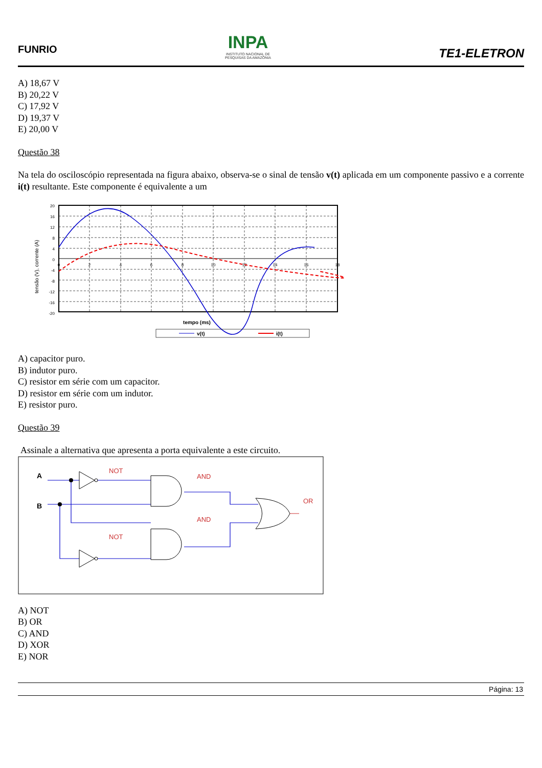FUNRIO
INPA
INSTITUTO NACIONAL DE
PESQUISAS DA AMAZÔNIA
TE1-ELETRON
A) 18,67 V
B) 20,22 V
C) 17,92 V
D) 19,37 V
E) 20,00 V
Questão 38
Na tela do osciloscópio representada na figura abaixo, observa-se o sinal de tensão v(t) aplicada em um componente passivo e a corrente i(t) resultante. Este componente é equivalente a um
tensão (V), corrente (A)
20
16
12
8
4
0
-4
-8
-12
-16
-20
0
2
4
6
8
10
12
14
16
18
tempo (ms)
v(t)
i(t)
A) capacitor puro.
B) indutor puro.
C) resistor em série com um capacitor.
D) resistor em série com um indutor.
E) resistor puro.
Questão 39
Assinale a alternativa que apresenta a porta equivalente a este circuito.
NOT
AND
AND
NOT
OR
A
B
A) NOT
B) OR
C) AND
D) XOR
E) NOR
Página: 13